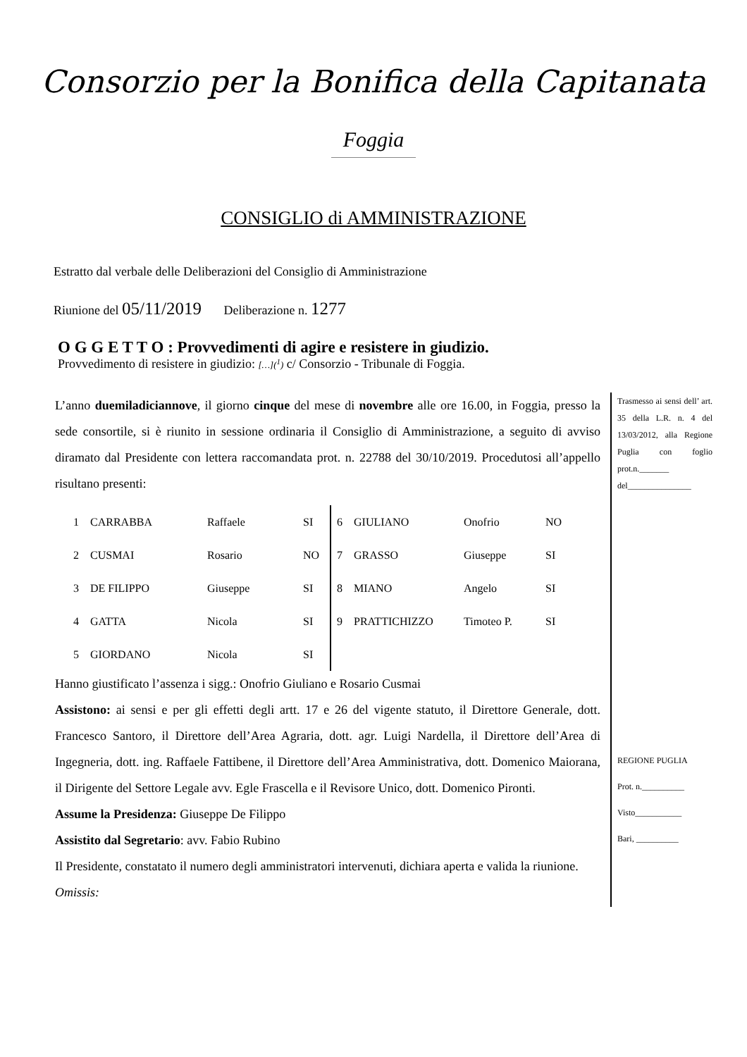Consorzio per la Bonifica della Capitanata
Foggia
CONSIGLIO di AMMINISTRAZIONE
Estratto dal verbale delle Deliberazioni del Consiglio di Amministrazione
Riunione del 05/11/2019 Deliberazione n. 1277
O G G E T T O : Provvedimenti di agire e resistere in giudizio.
Provvedimento di resistere in giudizio: […](<sup>1</sup>) c/ Consorzio - Tribunale di Foggia.
L’anno duemiladiciannove, il giorno cinque del mese di novembre alle ore 16.00, in Foggia, presso la sede consortile, si è riunito in sessione ordinaria il Consiglio di Amministrazione, a seguito di avviso diramato dal Presidente con lettera raccomandata prot. n. 22788 del 30/10/2019. Procedutosi all’appello risultano presenti:
| 1 | CARRABBA | Raffaele | SI | 6 | GIULIANO | Onofrio | NO |
| 2 | CUSMAI | Rosario | NO | 7 | GRASSO | Giuseppe | SI |
| 3 | DE FILIPPO | Giuseppe | SI | 8 | MIANO | Angelo | SI |
| 4 | GATTA | Nicola | SI | 9 | PRATTICHIZZO | Timoteo P. | SI |
| 5 | GIORDANO | Nicola | SI | | | | |
Hanno giustificato l’assenza i sigg.: Onofrio Giuliano e Rosario Cusmai
Assistono: ai sensi e per gli effetti degli artt. 17 e 26 del vigente statuto, il Direttore Generale, dott. Francesco Santoro, il Direttore dell’Area Agraria, dott. agr. Luigi Nardella, il Direttore dell’Area di Ingegneria, dott. ing. Raffaele Fattibene, il Direttore dell’Area Amministrativa, dott. Domenico Maiorana, il Dirigente del Settore Legale avv. Egle Frascella e il Revisore Unico, dott. Domenico Pironti.
Assume la Presidenza: Giuseppe De Filippo
Assistito dal Segretario: avv. Fabio Rubino
Il Presidente, constatato il numero degli amministratori intervenuti, dichiara aperta e valida la riunione.
Omissis:
Trasmesso ai sensi dell’ art. 35 della L.R. n. 4 del 13/03/2012, alla Regione Puglia con foglio prot.n._______ del_______________
REGIONE PUGLIA
Prot. n.__________
Visto___________
Bari, __________